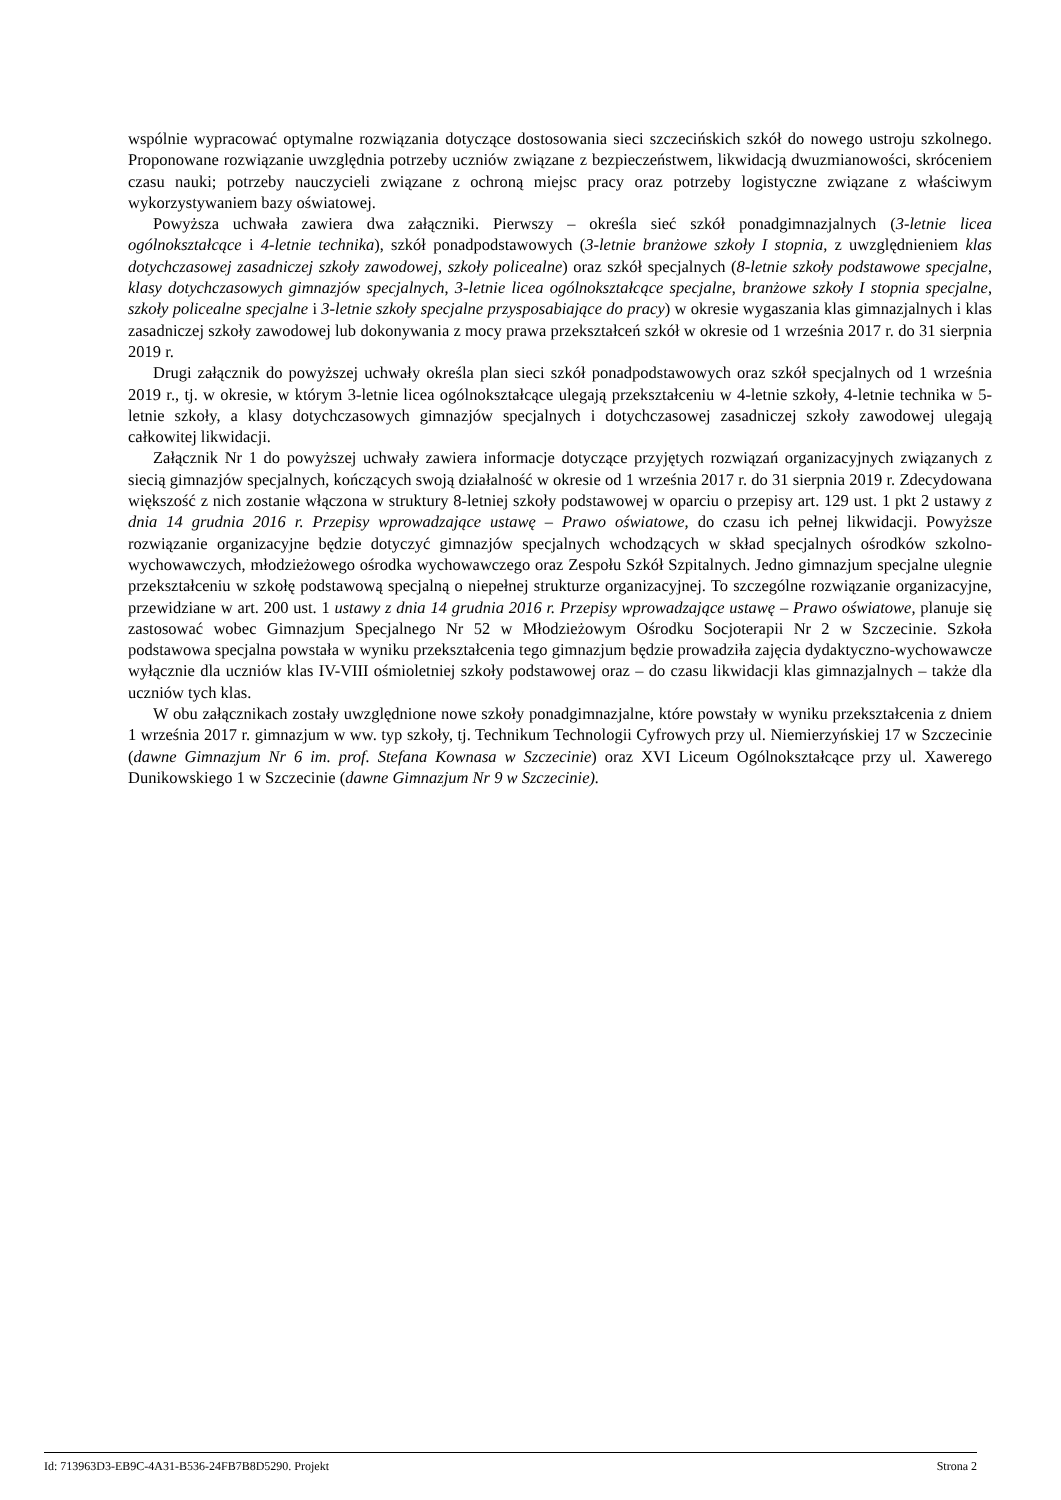wspólnie wypracować optymalne rozwiązania dotyczące dostosowania sieci szczecińskich szkół do nowego ustroju szkolnego. Proponowane rozwiązanie uwzględnia potrzeby uczniów związane z bezpieczeństwem, likwidacją dwuzmianowości, skróceniem czasu nauki; potrzeby nauczycieli związane z ochroną miejsc pracy oraz potrzeby logistyczne związane z właściwym wykorzystywaniem bazy oświatowej.
Powyższa uchwała zawiera dwa załączniki. Pierwszy – określa sieć szkół ponadgimnazjalnych (3-letnie licea ogólnokształcące i 4-letnie technika), szkół ponadpodstawowych (3-letnie branżowe szkoły I stopnia, z uwzględnieniem klas dotychczasowej zasadniczej szkoły zawodowej, szkoły policealne) oraz szkół specjalnych (8-letnie szkoły podstawowe specjalne, klasy dotychczasowych gimnazjów specjalnych, 3-letnie licea ogólnokształcące specjalne, branżowe szkoły I stopnia specjalne, szkoły policealne specjalne i 3-letnie szkoły specjalne przysposabiające do pracy) w okresie wygaszania klas gimnazjalnych i klas zasadniczej szkoły zawodowej lub dokonywania z mocy prawa przekształceń szkół w okresie od 1 września 2017 r. do 31 sierpnia 2019 r.
Drugi załącznik do powyższej uchwały określa plan sieci szkół ponadpodstawowych oraz szkół specjalnych od 1 września 2019 r., tj. w okresie, w którym 3-letnie licea ogólnokształcące ulegają przekształceniu w 4-letnie szkoły, 4-letnie technika w 5-letnie szkoły, a klasy dotychczasowych gimnazjów specjalnych i dotychczasowej zasadniczej szkoły zawodowej ulegają całkowitej likwidacji.
Załącznik Nr 1 do powyższej uchwały zawiera informacje dotyczące przyjętych rozwiązań organizacyjnych związanych z siecią gimnazjów specjalnych, kończących swoją działalność w okresie od 1 września 2017 r. do 31 sierpnia 2019 r. Zdecydowana większość z nich zostanie włączona w struktury 8-letniej szkoły podstawowej w oparciu o przepisy art. 129 ust. 1 pkt 2 ustawy z dnia 14 grudnia 2016 r. Przepisy wprowadzające ustawę – Prawo oświatowe, do czasu ich pełnej likwidacji. Powyższe rozwiązanie organizacyjne będzie dotyczyć gimnazjów specjalnych wchodzących w skład specjalnych ośrodków szkolno-wychowawczych, młodzieżowego ośrodka wychowawczego oraz Zespołu Szkół Szpitalnych. Jedno gimnazjum specjalne ulegnie przekształceniu w szkołę podstawową specjalną o niepełnej strukturze organizacyjnej. To szczególne rozwiązanie organizacyjne, przewidziane w art. 200 ust. 1 ustawy z dnia 14 grudnia 2016 r. Przepisy wprowadzające ustawę – Prawo oświatowe, planuje się zastosować wobec Gimnazjum Specjalnego Nr 52 w Młodzieżowym Ośrodku Socjoterapii Nr 2 w Szczecinie. Szkoła podstawowa specjalna powstała w wyniku przekształcenia tego gimnazjum będzie prowadziła zajęcia dydaktyczno-wychowawcze wyłącznie dla uczniów klas IV-VIII ośmioletniej szkoły podstawowej oraz – do czasu likwidacji klas gimnazjalnych – także dla uczniów tych klas.
W obu załącznikach zostały uwzględnione nowe szkoły ponadgimnazjalne, które powstały w wyniku przekształcenia z dniem 1 września 2017 r. gimnazjum w ww. typ szkoły, tj. Technikum Technologii Cyfrowych przy ul. Niemierzyńskiej 17 w Szczecinie (dawne Gimnazjum Nr 6 im. prof. Stefana Kownasa w Szczecinie) oraz XVI Liceum Ogólnokształcące przy ul. Xawerego Dunikowskiego 1 w Szczecinie (dawne Gimnazjum Nr 9 w Szczecinie).
Id: 713963D3-EB9C-4A31-B536-24FB7B8D5290. Projekt Strona 2